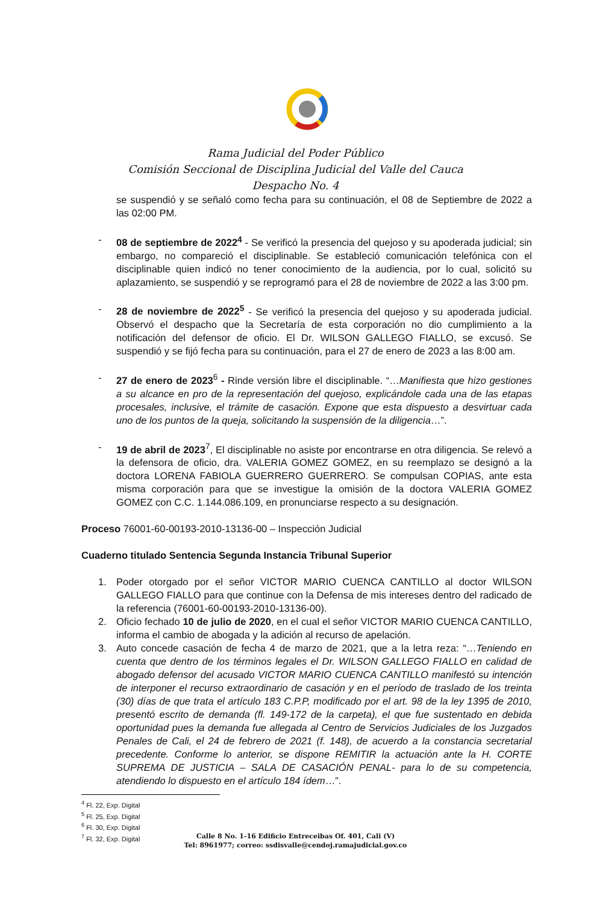Rama Judicial del Poder Público
Comisión Seccional de Disciplina Judicial del Valle del Cauca
Despacho No. 4
se suspendió y se señaló como fecha para su continuación, el 08 de Septiembre de 2022 a las 02:00 PM.
- 08 de septiembre de 2022<sup>4</sup> - Se verificó la presencia del quejoso y su apoderada judicial; sin embargo, no compareció el disciplinable. Se estableció comunicación telefónica con el disciplinable quien indicó no tener conocimiento de la audiencia, por lo cual, solicitó su aplazamiento, se suspendió y se reprogramó para el 28 de noviembre de 2022 a las 3:00 pm.
- 28 de noviembre de 2022<sup>5</sup> - Se verificó la presencia del quejoso y su apoderada judicial. Observó el despacho que la Secretaría de esta corporación no dio cumplimiento a la notificación del defensor de oficio. El Dr. WILSON GALLEGO FIALLO, se excusó. Se suspendió y se fijó fecha para su continuación, para el 27 de enero de 2023 a las 8:00 am.
- 27 de enero de 2023<sup>6</sup> - Rinde versión libre el disciplinable. “…Manifiesta que hizo gestiones a su alcance en pro de la representación del quejoso, explicándole cada una de las etapas procesales, inclusive, el trámite de casación. Expone que esta dispuesto a desvirtuar cada uno de los puntos de la queja, solicitando la suspensión de la diligencia…”.
- 19 de abril de 2023<sup>7</sup>, El disciplinable no asiste por encontrarse en otra diligencia. Se relevó a la defensora de oficio, dra. VALERIA GOMEZ GOMEZ, en su reemplazo se designó a la doctora LORENA FABIOLA GUERRERO GUERRERO. Se compulsan COPIAS, ante esta misma corporación para que se investigue la omisión de la doctora VALERIA GOMEZ GOMEZ con C.C. 1.144.086.109, en pronunciarse respecto a su designación.
Proceso 76001-60-00193-2010-13136-00 – Inspección Judicial
Cuaderno titulado Sentencia Segunda Instancia Tribunal Superior
1. Poder otorgado por el señor VICTOR MARIO CUENCA CANTILLO al doctor WILSON GALLEGO FIALLO para que continue con la Defensa de mis intereses dentro del radicado de la referencia (76001-60-00193-2010-13136-00).
2. Oficio fechado 10 de julio de 2020, en el cual el señor VICTOR MARIO CUENCA CANTILLO, informa el cambio de abogada y la adición al recurso de apelación.
3. Auto concede casación de fecha 4 de marzo de 2021, que a la letra reza: “…Teniendo en cuenta que dentro de los términos legales el Dr. WILSON GALLEGO FIALLO en calidad de abogado defensor del acusado VICTOR MARIO CUENCA CANTILLO manifestó su intención de interponer el recurso extraordinario de casación y en el período de traslado de los treinta (30) días de que trata el artículo 183 C.P.P, modificado por el art. 98 de la ley 1395 de 2010, presentó escrito de demanda (fl. 149-172 de la carpeta), el que fue sustentado en debida oportunidad pues la demanda fue allegada al Centro de Servicios Judiciales de los Juzgados Penales de Cali, el 24 de febrero de 2021 (f. 148), de acuerdo a la constancia secretarial precedente. Conforme lo anterior, se dispone REMITIR la actuación ante la H. CORTE SUPREMA DE JUSTICIA – SALA DE CASACIÓN PENAL- para lo de su competencia, atendiendo lo dispuesto en el artículo 184 ídem…”.
<sup>4</sup> Fl. 22, Exp. Digital
<sup>5</sup> Fl. 25, Exp. Digital
<sup>6</sup> Fl. 30, Exp. Digital
<sup>7</sup> Fl. 32, Exp. Digital
Calle 8 No. 1-16 Edificio Entreceibas Of. 401, Cali (V)
Tel: 8961977; correo: ssdisvalle@cendoj.ramajudicial.gov.co